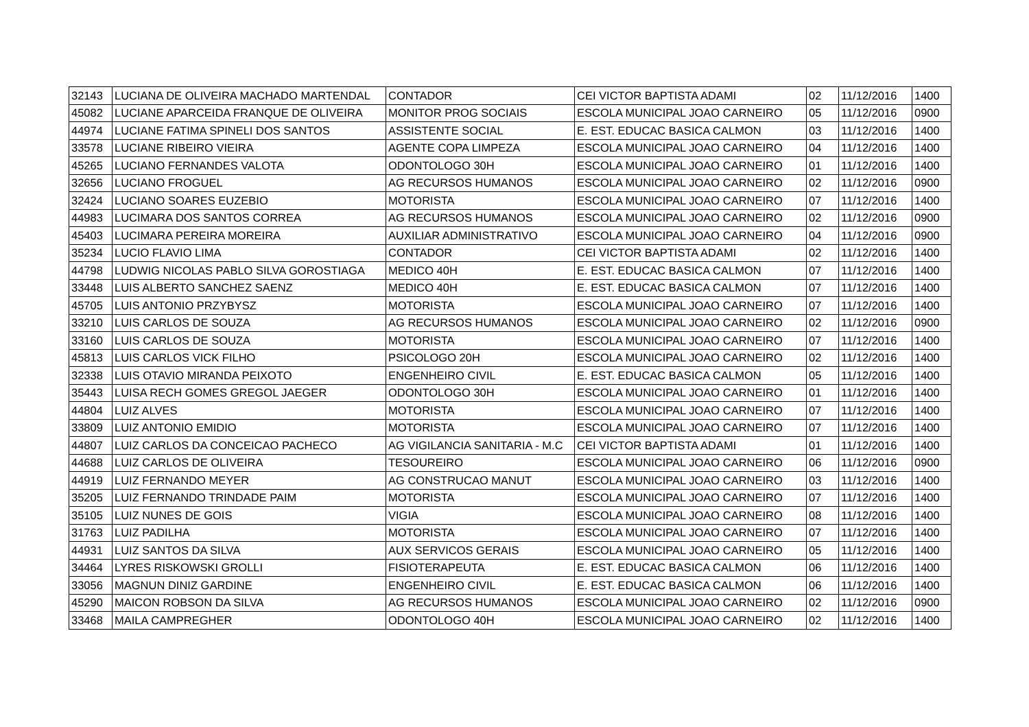| 32143 | LUCIANA DE OLIVEIRA MACHADO MARTENDAL | CONTADOR | CEI VICTOR BAPTISTA ADAMI | 02 | 11/12/2016 | 1400 |
| 45082 | LUCIANE APARCEIDA FRANQUE DE OLIVEIRA | MONITOR PROG SOCIAIS | ESCOLA MUNICIPAL JOAO CARNEIRO | 05 | 11/12/2016 | 0900 |
| 44974 | LUCIANE FATIMA SPINELI DOS SANTOS | ASSISTENTE SOCIAL | E. EST. EDUCAC BASICA CALMON | 03 | 11/12/2016 | 1400 |
| 33578 | LUCIANE RIBEIRO VIEIRA | AGENTE COPA LIMPEZA | ESCOLA MUNICIPAL JOAO CARNEIRO | 04 | 11/12/2016 | 1400 |
| 45265 | LUCIANO FERNANDES VALOTA | ODONTOLOGO 30H | ESCOLA MUNICIPAL JOAO CARNEIRO | 01 | 11/12/2016 | 1400 |
| 32656 | LUCIANO FROGUEL | AG RECURSOS HUMANOS | ESCOLA MUNICIPAL JOAO CARNEIRO | 02 | 11/12/2016 | 0900 |
| 32424 | LUCIANO SOARES EUZEBIO | MOTORISTA | ESCOLA MUNICIPAL JOAO CARNEIRO | 07 | 11/12/2016 | 1400 |
| 44983 | LUCIMARA DOS SANTOS CORREA | AG RECURSOS HUMANOS | ESCOLA MUNICIPAL JOAO CARNEIRO | 02 | 11/12/2016 | 0900 |
| 45403 | LUCIMARA PEREIRA MOREIRA | AUXILIAR ADMINISTRATIVO | ESCOLA MUNICIPAL JOAO CARNEIRO | 04 | 11/12/2016 | 0900 |
| 35234 | LUCIO FLAVIO LIMA | CONTADOR | CEI VICTOR BAPTISTA ADAMI | 02 | 11/12/2016 | 1400 |
| 44798 | LUDWIG NICOLAS PABLO SILVA GOROSTIAGA | MEDICO 40H | E. EST. EDUCAC BASICA CALMON | 07 | 11/12/2016 | 1400 |
| 33448 | LUIS ALBERTO SANCHEZ SAENZ | MEDICO 40H | E. EST. EDUCAC BASICA CALMON | 07 | 11/12/2016 | 1400 |
| 45705 | LUIS ANTONIO PRZYBYSZ | MOTORISTA | ESCOLA MUNICIPAL JOAO CARNEIRO | 07 | 11/12/2016 | 1400 |
| 33210 | LUIS CARLOS DE SOUZA | AG RECURSOS HUMANOS | ESCOLA MUNICIPAL JOAO CARNEIRO | 02 | 11/12/2016 | 0900 |
| 33160 | LUIS CARLOS DE SOUZA | MOTORISTA | ESCOLA MUNICIPAL JOAO CARNEIRO | 07 | 11/12/2016 | 1400 |
| 45813 | LUIS CARLOS VICK FILHO | PSICOLOGO 20H | ESCOLA MUNICIPAL JOAO CARNEIRO | 02 | 11/12/2016 | 1400 |
| 32338 | LUIS OTAVIO MIRANDA PEIXOTO | ENGENHEIRO CIVIL | E. EST. EDUCAC BASICA CALMON | 05 | 11/12/2016 | 1400 |
| 35443 | LUISA RECH GOMES GREGOL JAEGER | ODONTOLOGO 30H | ESCOLA MUNICIPAL JOAO CARNEIRO | 01 | 11/12/2016 | 1400 |
| 44804 | LUIZ ALVES | MOTORISTA | ESCOLA MUNICIPAL JOAO CARNEIRO | 07 | 11/12/2016 | 1400 |
| 33809 | LUIZ ANTONIO EMIDIO | MOTORISTA | ESCOLA MUNICIPAL JOAO CARNEIRO | 07 | 11/12/2016 | 1400 |
| 44807 | LUIZ CARLOS DA CONCEICAO PACHECO | AG VIGILANCIA SANITARIA - M.C | CEI VICTOR BAPTISTA ADAMI | 01 | 11/12/2016 | 1400 |
| 44688 | LUIZ CARLOS DE OLIVEIRA | TESOUREIRO | ESCOLA MUNICIPAL JOAO CARNEIRO | 06 | 11/12/2016 | 0900 |
| 44919 | LUIZ FERNANDO MEYER | AG CONSTRUCAO MANUT | ESCOLA MUNICIPAL JOAO CARNEIRO | 03 | 11/12/2016 | 1400 |
| 35205 | LUIZ FERNANDO TRINDADE PAIM | MOTORISTA | ESCOLA MUNICIPAL JOAO CARNEIRO | 07 | 11/12/2016 | 1400 |
| 35105 | LUIZ NUNES DE GOIS | VIGIA | ESCOLA MUNICIPAL JOAO CARNEIRO | 08 | 11/12/2016 | 1400 |
| 31763 | LUIZ PADILHA | MOTORISTA | ESCOLA MUNICIPAL JOAO CARNEIRO | 07 | 11/12/2016 | 1400 |
| 44931 | LUIZ SANTOS DA SILVA | AUX SERVICOS GERAIS | ESCOLA MUNICIPAL JOAO CARNEIRO | 05 | 11/12/2016 | 1400 |
| 34464 | LYRES RISKOWSKI GROLLI | FISIOTERAPEUTA | E. EST. EDUCAC BASICA CALMON | 06 | 11/12/2016 | 1400 |
| 33056 | MAGNUN DINIZ GARDINE | ENGENHEIRO CIVIL | E. EST. EDUCAC BASICA CALMON | 06 | 11/12/2016 | 1400 |
| 45290 | MAICON ROBSON DA SILVA | AG RECURSOS HUMANOS | ESCOLA MUNICIPAL JOAO CARNEIRO | 02 | 11/12/2016 | 0900 |
| 33468 | MAILA CAMPREGHER | ODONTOLOGO 40H | ESCOLA MUNICIPAL JOAO CARNEIRO | 02 | 11/12/2016 | 1400 |